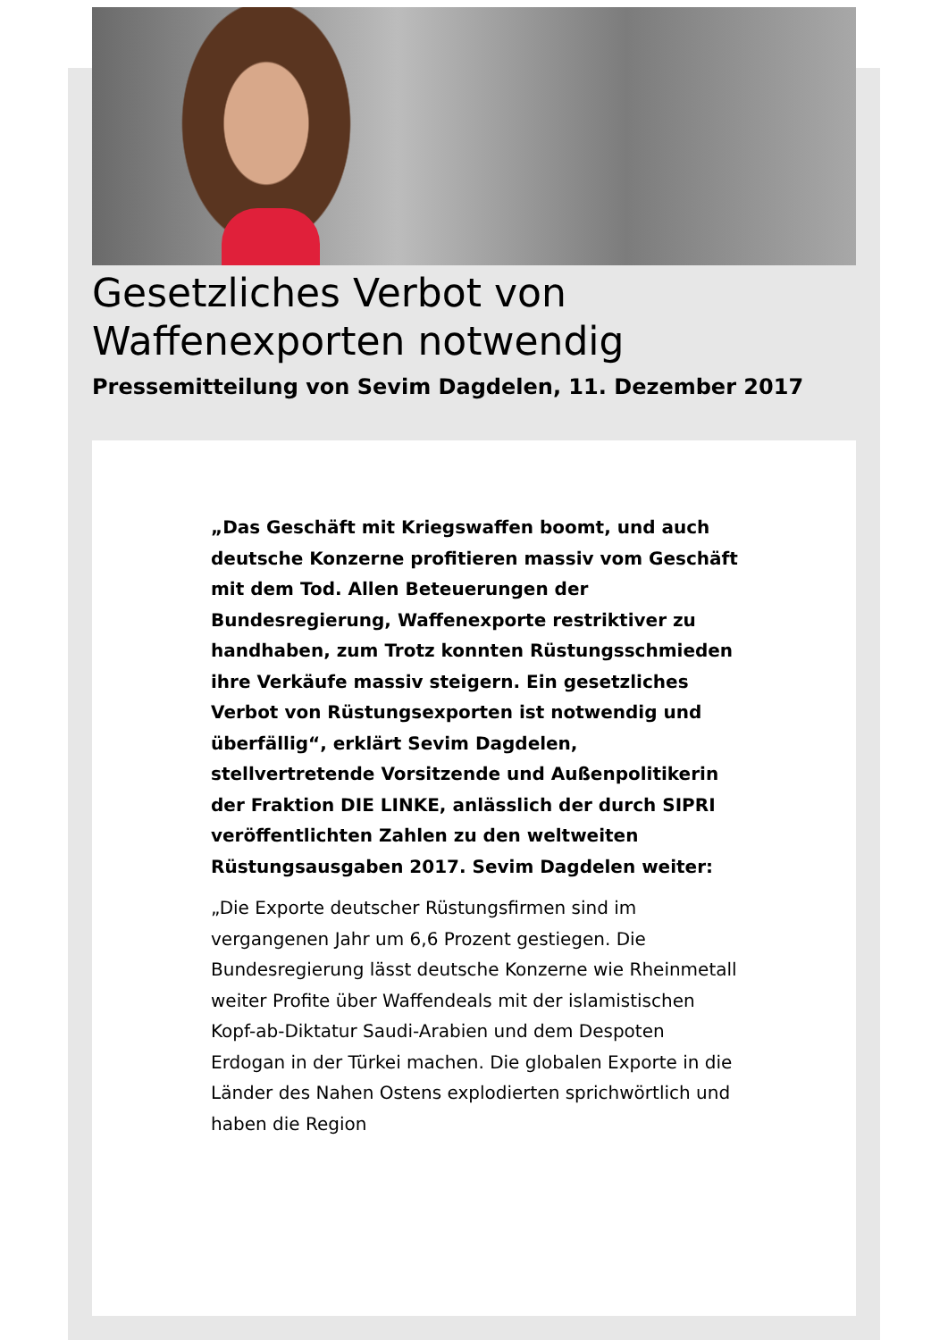Gesetzliches Verbot von Waffenexporten notwendig
Pressemitteilung von Sevim Dagdelen, 11. Dezember 2017
„Das Geschäft mit Kriegswaffen boomt, und auch deutsche Konzerne profitieren massiv vom Geschäft mit dem Tod. Allen Beteuerungen der Bundesregierung, Waffenexporte restriktiver zu handhaben, zum Trotz konnten Rüstungsschmieden ihre Verkäufe massiv steigern. Ein gesetzliches Verbot von Rüstungsexporten ist notwendig und überfällig“, erklärt Sevim Dagdelen, stellvertretende Vorsitzende und Außenpolitikerin der Fraktion DIE LINKE, anlässlich der durch SIPRI veröffentlichten Zahlen zu den weltweiten Rüstungsausgaben 2017. Sevim Dagdelen weiter:
„Die Exporte deutscher Rüstungsfirmen sind im vergangenen Jahr um 6,6 Prozent gestiegen. Die Bundesregierung lässt deutsche Konzerne wie Rheinmetall weiter Profite über Waffendeals mit der islamistischen Kopf-ab-Diktatur Saudi-Arabien und dem Despoten Erdogan in der Türkei machen. Die globalen Exporte in die Länder des Nahen Ostens explodierten sprichwörtlich und haben die Region